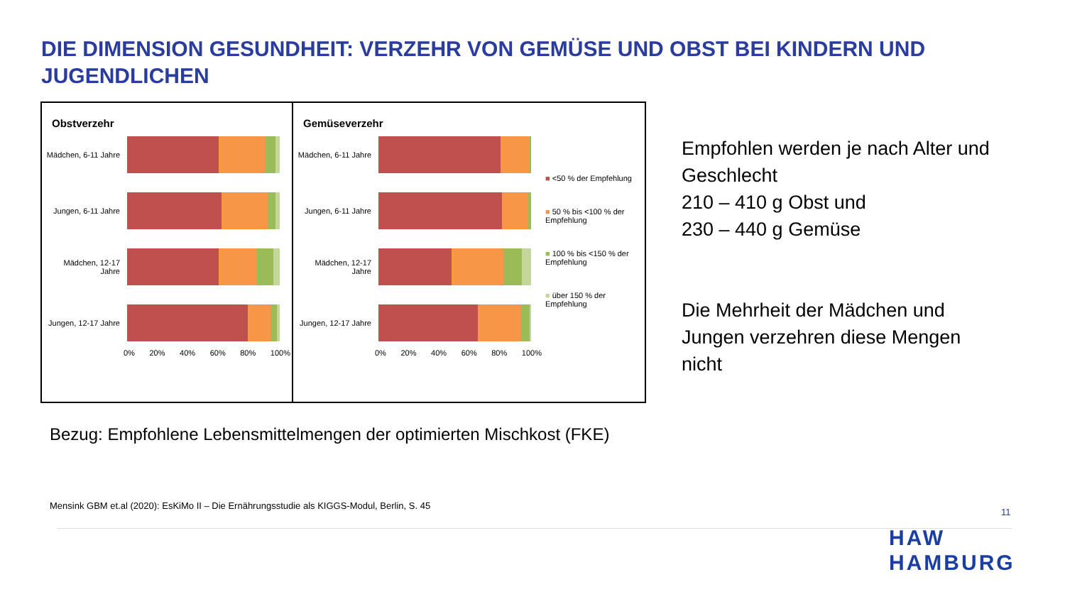DIE DIMENSION GESUNDHEIT: VERZEHR VON GEMÜSE UND OBST BEI KINDERN UND JUGENDLICHEN
Obstverzehr
Mädchen, 6-11 Jahre
Jungen, 6-11 Jahre
Mädchen, 12-17 Jahre
Jungen, 12-17 Jahre
0% 20% 40% 60% 80% 100%
Gemüseverzehr
Mädchen, 6-11 Jahre
Jungen, 6-11 Jahre
Mädchen, 12-17 Jahre
Jungen, 12-17 Jahre
0% 20% 40% 60% 80% 100%
■ <50 % der Empfehlung
■ 50 % bis <100 % der Empfehlung
■ 100 % bis <150 % der Empfehlung
■ über 150 % der Empfehlung
Empfohlen werden je nach Alter und Geschlecht
210 – 410 g Obst und
230 – 440 g Gemüse
Die Mehrheit der Mädchen und Jungen verzehren diese Mengen nicht
Bezug: Empfohlene Lebensmittelmengen der optimierten Mischkost (FKE)
Mensink GBM et.al (2020): EsKiMo II – Die Ernährungsstudie als KIGGS-Modul, Berlin, S. 45
11
HAW
HAMBURG